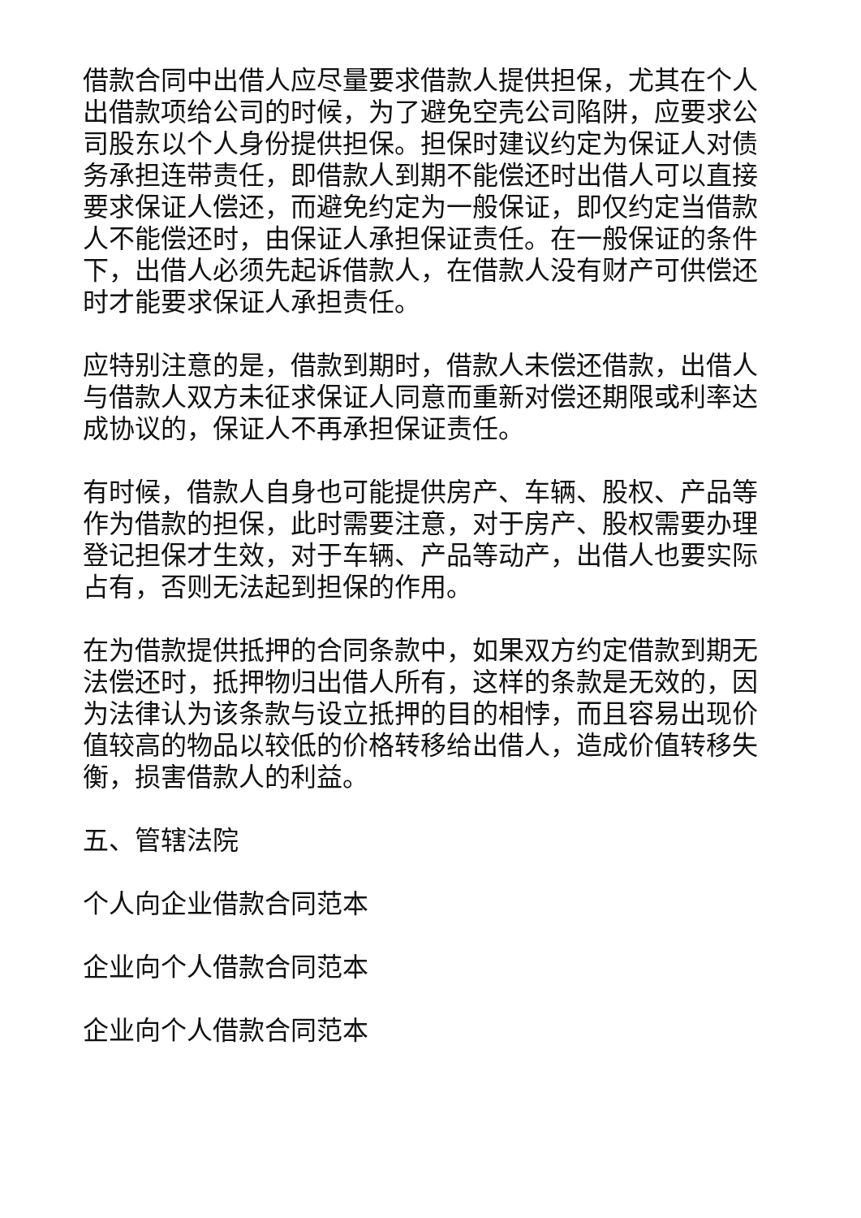借款合同中出借人应尽量要求借款人提供担保，尤其在个人出借款项给公司的时候，为了避免空壳公司陷阱，应要求公司股东以个人身份提供担保。担保时建议约定为保证人对债务承担连带责任，即借款人到期不能偿还时出借人可以直接要求保证人偿还，而避免约定为一般保证，即仅约定当借款人不能偿还时，由保证人承担保证责任。在一般保证的条件下，出借人必须先起诉借款人，在借款人没有财产可供偿还时才能要求保证人承担责任。
应特别注意的是，借款到期时，借款人未偿还借款，出借人与借款人双方未征求保证人同意而重新对偿还期限或利率达成协议的，保证人不再承担保证责任。
有时候，借款人自身也可能提供房产、车辆、股权、产品等作为借款的担保，此时需要注意，对于房产、股权需要办理登记担保才生效，对于车辆、产品等动产，出借人也要实际占有，否则无法起到担保的作用。
在为借款提供抵押的合同条款中，如果双方约定借款到期无法偿还时，抵押物归出借人所有，这样的条款是无效的，因为法律认为该条款与设立抵押的目的相悖，而且容易出现价值较高的物品以较低的价格转移给出借人，造成价值转移失衡，损害借款人的利益。
五、管辖法院
个人向企业借款合同范本
企业向个人借款合同范本
企业向个人借款合同范本